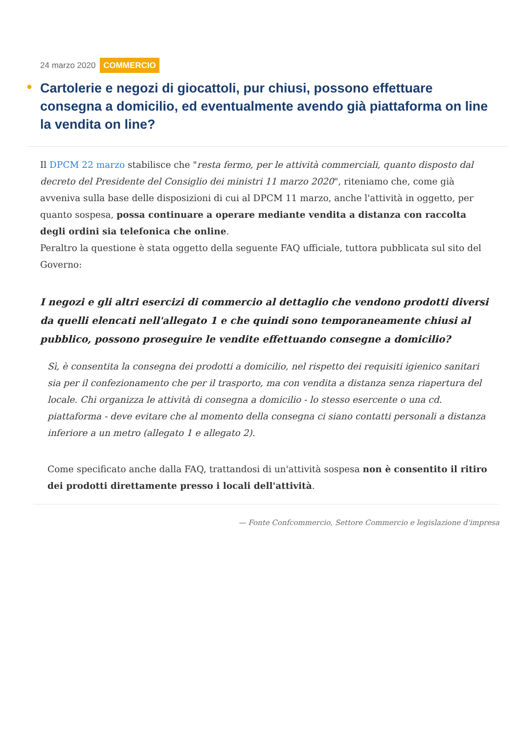24 marzo 2020 COMMERCIO
● Cartolerie e negozi di giocattoli, pur chiusi, possono effettuare consegna a domicilio, ed eventualmente avendo già piattaforma on line la vendita on line?
Il DPCM 22 marzo stabilisce che "resta fermo, per le attività commerciali, quanto disposto dal decreto del Presidente del Consiglio dei ministri 11 marzo 2020", riteniamo che, come già avveniva sulla base delle disposizioni di cui al DPCM 11 marzo, anche l'attività in oggetto, per quanto sospesa, possa continuare a operare mediante vendita a distanza con raccolta degli ordini sia telefonica che online.
Peraltro la questione è stata oggetto della seguente FAQ ufficiale, tuttora pubblicata sul sito del Governo:
I negozi e gli altri esercizi di commercio al dettaglio che vendono prodotti diversi da quelli elencati nell'allegato 1 e che quindi sono temporaneamente chiusi al pubblico, possono proseguire le vendite effettuando consegne a domicilio?
Sì, è consentita la consegna dei prodotti a domicilio, nel rispetto dei requisiti igienico sanitari sia per il confezionamento che per il trasporto, ma con vendita a distanza senza riapertura del locale. Chi organizza le attività di consegna a domicilio - lo stesso esercente o una cd. piattaforma - deve evitare che al momento della consegna ci siano contatti personali a distanza inferiore a un metro (allegato 1 e allegato 2).
Come specificato anche dalla FAQ, trattandosi di un'attività sospesa non è consentito il ritiro dei prodotti direttamente presso i locali dell'attività.
— Fonte Confcommercio, Settore Commercio e legislazione d'impresa